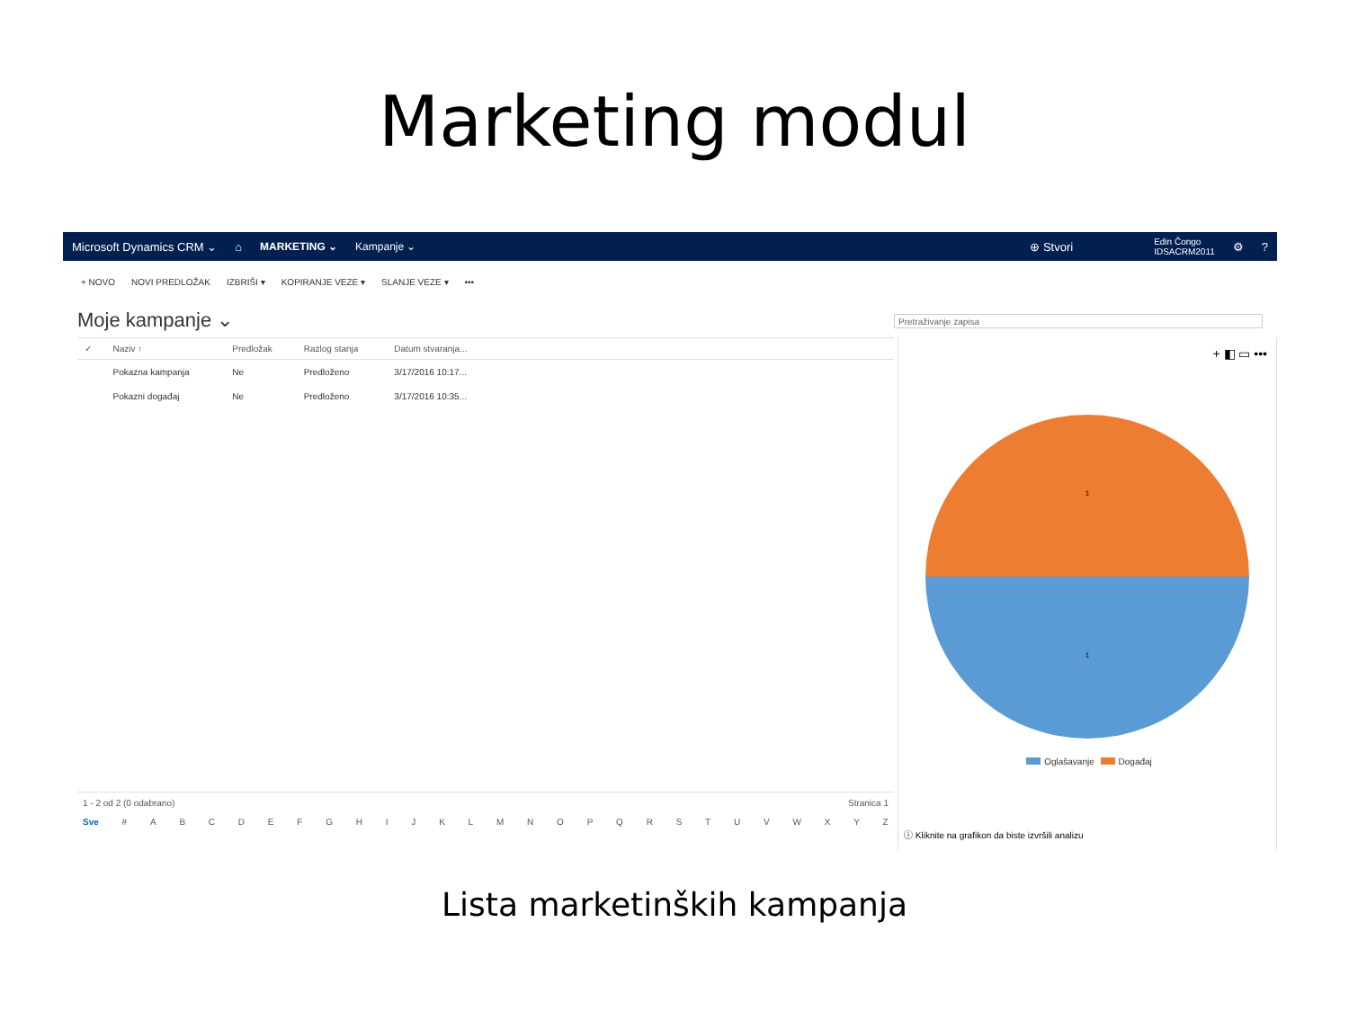Marketing modul
Microsoft Dynamics CRM ⌄ ⌂ MARKETING ⌄ Kampanje ⌄
⊕ Stvori Edin Čongo
IDSACRM2011 ⚙?
+ NOVO NOVI PREDLOŽAK IZBRIŠI ▾ KOPIRANJE VEZE ▾ SLANJE VEZE ▾ •••
Moje kampanje ⌄
Pretraživanje zapisa
| ✓ | Naziv ↑ | Predložak | Razlog stanja | Datum stvaranja... | |
| --- | --- | --- | --- | --- | --- |
| | Pokazna kampanja | Ne | Predloženo | 3/17/2016 10:17... | |
| | Pokazni događaj | Ne | Predloženo | 3/17/2016 10:35... | |
1 - 2 od 2 (0 odabrano) Stranica 1
Sve # ABCDEFGHIJKLMNOPQRSTUVWXYZ
+ ◧ ▭ •••
1
1
Oglašavanje Događaj
ⓘ Kliknite na grafikon da biste izvršili analizu
Lista marketinških kampanja